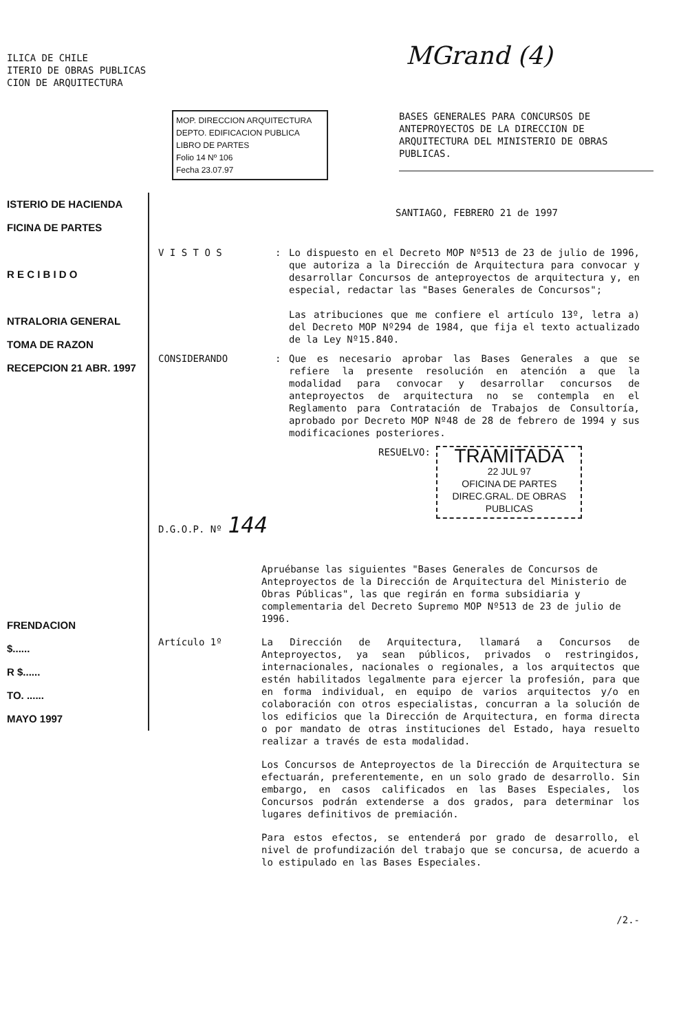ILICA DE CHILE
ITERIO DE OBRAS PUBLICAS
CION DE ARQUITECTURA
MGrand (4)
MOP. DIRECCION ARQUITECTURA
DEPTO. EDIFICACION PUBLICA
LIBRO DE PARTES
Folio 14 Nº 106
Fecha 23.07.97
BASES GENERALES PARA CONCURSOS DE ANTEPROYECTOS DE LA DIRECCION DE ARQUITECTURA DEL MINISTERIO DE OBRAS PUBLICAS.
ISTERIO DE HACIENDA
FICINA DE PARTES
R E C I B I D O
NTRALORIA GENERAL
TOMA DE RAZON
RECEPCION 21 ABR. 1997
FRENDACION
$......
R $......
TO. ......
MAYO 1997
SANTIAGO, FEBRERO 21 de 1997
V I S T O S : Lo dispuesto en el Decreto MOP Nº513 de 23 de julio de 1996, que autoriza a la Dirección de Arquitectura para convocar y desarrollar Concursos de anteproyectos de arquitectura y, en especial, redactar las "Bases Generales de Concursos";
Las atribuciones que me confiere el artículo 13º, letra a) del Decreto MOP Nº294 de 1984, que fija el texto actualizado de la Ley Nº15.840.
CONSIDERANDO : Que es necesario aprobar las Bases Generales a que se refiere la presente resolución en atención a que la modalidad para convocar y desarrollar concursos de anteproyectos de arquitectura no se contempla en el Reglamento para Contratación de Trabajos de Consultoría, aprobado por Decreto MOP Nº48 de 28 de febrero de 1994 y sus modificaciones posteriores.
RESUELVO: TRAMITADA
22 JUL 97
OFICINA DE PARTES
DIREC.GRAL. DE OBRAS PUBLICAS
D.G.O.P. Nº 144
Apruébanse las siguientes "Bases Generales de Concursos de Anteproyectos de la Dirección de Arquitectura del Ministerio de Obras Públicas", las que regirán en forma subsidiaria y complementaria del Decreto Supremo MOP Nº513 de 23 de julio de 1996.
Artículo 1º La Dirección de Arquitectura, llamará a Concursos de Anteproyectos, ya sean públicos, privados o restringidos, internacionales, nacionales o regionales, a los arquitectos que estén habilitados legalmente para ejercer la profesión, para que en forma individual, en equipo de varios arquitectos y/o en colaboración con otros especialistas, concurran a la solución de los edificios que la Dirección de Arquitectura, en forma directa o por mandato de otras instituciones del Estado, haya resuelto realizar a través de esta modalidad.
Los Concursos de Anteproyectos de la Dirección de Arquitectura se efectuarán, preferentemente, en un solo grado de desarrollo. Sin embargo, en casos calificados en las Bases Especiales, los Concursos podrán extenderse a dos grados, para determinar los lugares definitivos de premiación.
Para estos efectos, se entenderá por grado de desarrollo, el nivel de profundización del trabajo que se concursa, de acuerdo a lo estipulado en las Bases Especiales.
/2.-